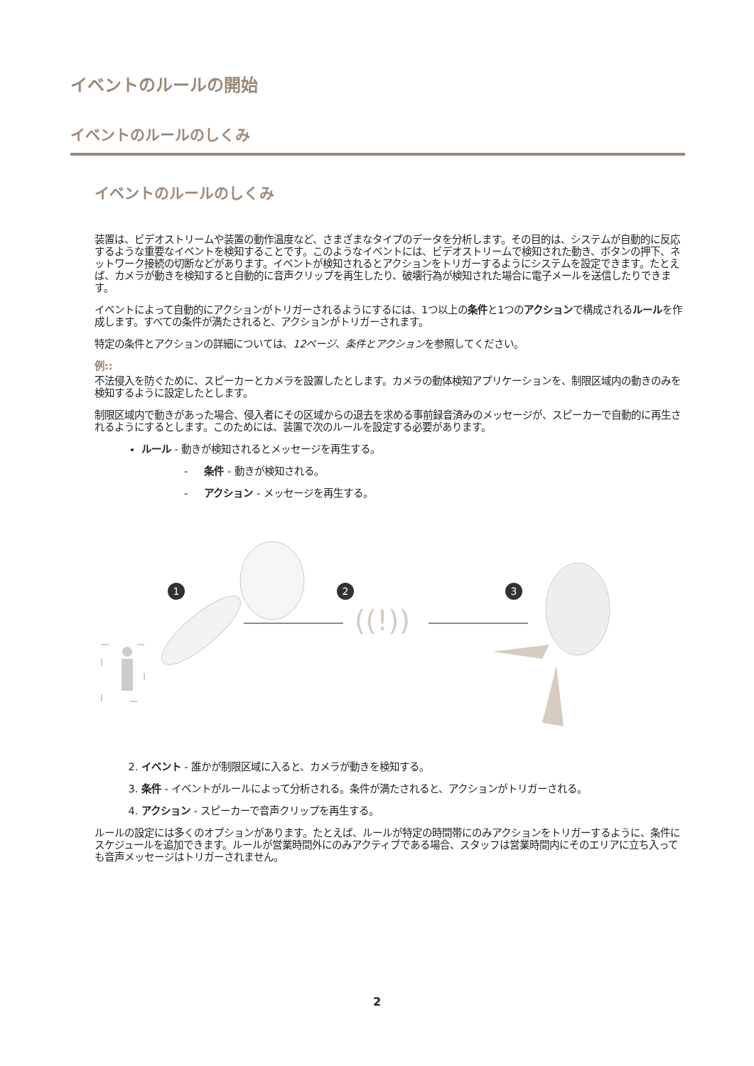イベントのルールの開始
イベントのルールのしくみ
イベントのルールのしくみ
装置は、ビデオストリームや装置の動作温度など、さまざまなタイプのデータを分析します。その目的は、システムが自動的に反応するような重要なイベントを検知することです。このようなイベントには、ビデオストリームで検知された動き、ボタンの押下、ネットワーク接続の切断などがあります。イベントが検知されるとアクションをトリガーするようにシステムを設定できます。たとえば、カメラが動きを検知すると自動的に音声クリップを再生したり、破壊行為が検知された場合に電子メールを送信したりできます。
イベントによって自動的にアクションがトリガーされるようにするには、1つ以上の条件と1つのアクションで構成されるルールを作成します。すべての条件が満たされると、アクションがトリガーされます。
特定の条件とアクションの詳細については、12ページ、条件とアクションを参照してください。
例::
不法侵入を防ぐために、スピーカーとカメラを設置したとします。カメラの動体検知アプリケーションを、制限区域内の動きのみを検知するように設定したとします。
制限区域内で動きがあった場合、侵入者にその区域からの退去を求める事前録音済みのメッセージが、スピーカーで自動的に再生されるようにするとします。このためには、装置で次のルールを設定する必要があります。
ルール - 動きが検知されるとメッセージを再生する。
- 条件 - 動きが検知される。
- アクション - メッセージを再生する。
1
2
3
((!))
2. イベント - 誰かが制限区域に入ると、カメラが動きを検知する。
3. 条件 - イベントがルールによって分析される。条件が満たされると、アクションがトリガーされる。
4. アクション - スピーカーで音声クリップを再生する。
ルールの設定には多くのオプションがあります。たとえば、ルールが特定の時間帯にのみアクションをトリガーするように、条件にスケジュールを追加できます。ルールが営業時間外にのみアクティブである場合、スタッフは営業時間内にそのエリアに立ち入っても音声メッセージはトリガーされません。
2